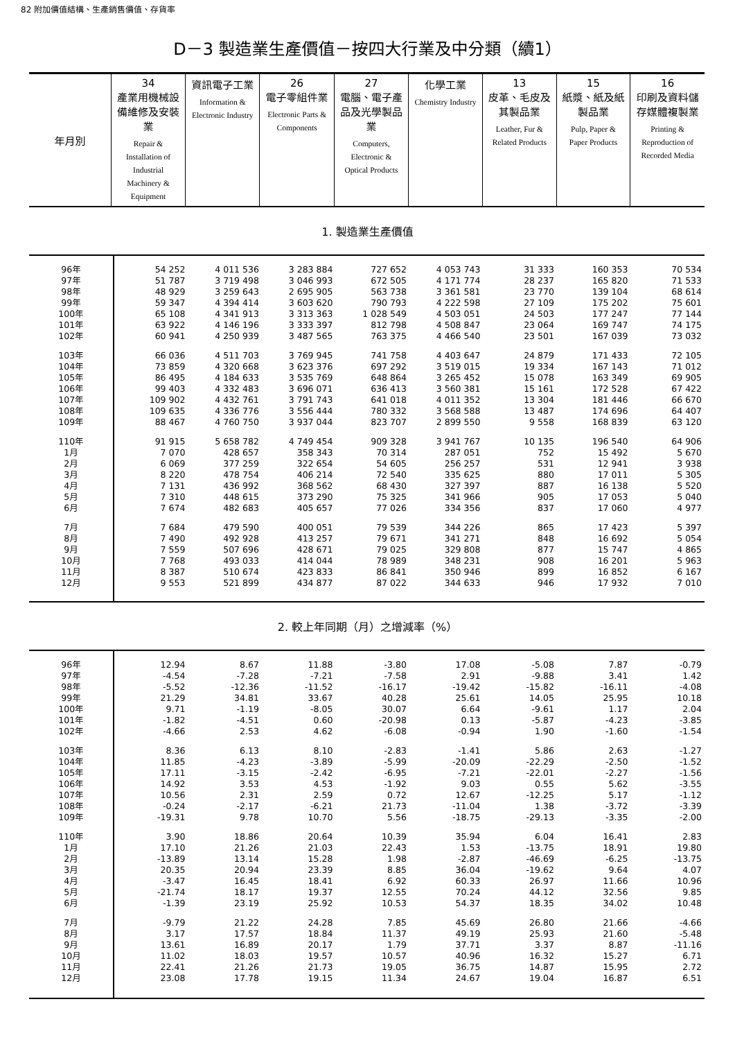82 附加價值結構、生產銷售價值、存貨率
D－3 製造業生產價值－按四大行業及中分類（續1）
| 年月別 | 34 產業用機械設備維修及安裝業 Repair & Installation of Industrial Machinery & Equipment | 資訊電子工業 Information & Electronic Industry | 26 電子零組件業 Electronic Parts & Components | 27 電腦、電子產品及光學製品業 Computers, Electronic & Optical Products | 化學工業 Chemistry Industry | 13 皮革、毛皮及其製品業 Leather, Fur & Related Products | 15 紙漿、紙及紙製品業 Pulp, Paper & Paper Products | 16 印刷及資料儲存媒體複製業 Printing & Reproduction of Recorded Media |
| --- | --- | --- | --- | --- | --- | --- | --- | --- |
1. 製造業生產價值
| 96年 | 54 252 | 4 011 536 | 3 283 884 | 727 652 | 4 053 743 | 31 333 | 160 353 | 70 534 |
| 97年 | 51 787 | 3 719 498 | 3 046 993 | 672 505 | 4 171 774 | 28 237 | 165 820 | 71 533 |
| 98年 | 48 929 | 3 259 643 | 2 695 905 | 563 738 | 3 361 581 | 23 770 | 139 104 | 68 614 |
| 99年 | 59 347 | 4 394 414 | 3 603 620 | 790 793 | 4 222 598 | 27 109 | 175 202 | 75 601 |
| 100年 | 65 108 | 4 341 913 | 3 313 363 | 1 028 549 | 4 503 051 | 24 503 | 177 247 | 77 144 |
| 101年 | 63 922 | 4 146 196 | 3 333 397 | 812 798 | 4 508 847 | 23 064 | 169 747 | 74 175 |
| 102年 | 60 941 | 4 250 939 | 3 487 565 | 763 375 | 4 466 540 | 23 501 | 167 039 | 73 032 |
| 103年 | 66 036 | 4 511 703 | 3 769 945 | 741 758 | 4 403 647 | 24 879 | 171 433 | 72 105 |
| 104年 | 73 859 | 4 320 668 | 3 623 376 | 697 292 | 3 519 015 | 19 334 | 167 143 | 71 012 |
| 105年 | 86 495 | 4 184 633 | 3 535 769 | 648 864 | 3 265 452 | 15 078 | 163 349 | 69 905 |
| 106年 | 99 403 | 4 332 483 | 3 696 071 | 636 413 | 3 560 381 | 15 161 | 172 528 | 67 422 |
| 107年 | 109 902 | 4 432 761 | 3 791 743 | 641 018 | 4 011 352 | 13 304 | 181 446 | 66 670 |
| 108年 | 109 635 | 4 336 776 | 3 556 444 | 780 332 | 3 568 588 | 13 487 | 174 696 | 64 407 |
| 109年 | 88 467 | 4 760 750 | 3 937 044 | 823 707 | 2 899 550 | 9 558 | 168 839 | 63 120 |
| 110年 | 91 915 | 5 658 782 | 4 749 454 | 909 328 | 3 941 767 | 10 135 | 196 540 | 64 906 |
| 1月 | 7 070 | 428 657 | 358 343 | 70 314 | 287 051 | 752 | 15 492 | 5 670 |
| 2月 | 6 069 | 377 259 | 322 654 | 54 605 | 256 257 | 531 | 12 941 | 3 938 |
| 3月 | 8 220 | 478 754 | 406 214 | 72 540 | 335 625 | 880 | 17 011 | 5 305 |
| 4月 | 7 131 | 436 992 | 368 562 | 68 430 | 327 397 | 887 | 16 138 | 5 520 |
| 5月 | 7 310 | 448 615 | 373 290 | 75 325 | 341 966 | 905 | 17 053 | 5 040 |
| 6月 | 7 674 | 482 683 | 405 657 | 77 026 | 334 356 | 837 | 17 060 | 4 977 |
| 7月 | 7 684 | 479 590 | 400 051 | 79 539 | 344 226 | 865 | 17 423 | 5 397 |
| 8月 | 7 490 | 492 928 | 413 257 | 79 671 | 341 271 | 848 | 16 692 | 5 054 |
| 9月 | 7 559 | 507 696 | 428 671 | 79 025 | 329 808 | 877 | 15 747 | 4 865 |
| 10月 | 7 768 | 493 033 | 414 044 | 78 989 | 348 231 | 908 | 16 201 | 5 963 |
| 11月 | 8 387 | 510 674 | 423 833 | 86 841 | 350 946 | 899 | 16 852 | 6 167 |
| 12月 | 9 553 | 521 899 | 434 877 | 87 022 | 344 633 | 946 | 17 932 | 7 010 |
2. 較上年同期（月）之增減率（%）
| 96年 | 12.94 | 8.67 | 11.88 | -3.80 | 17.08 | -5.08 | 7.87 | -0.79 |
| 97年 | -4.54 | -7.28 | -7.21 | -7.58 | 2.91 | -9.88 | 3.41 | 1.42 |
| 98年 | -5.52 | -12.36 | -11.52 | -16.17 | -19.42 | -15.82 | -16.11 | -4.08 |
| 99年 | 21.29 | 34.81 | 33.67 | 40.28 | 25.61 | 14.05 | 25.95 | 10.18 |
| 100年 | 9.71 | -1.19 | -8.05 | 30.07 | 6.64 | -9.61 | 1.17 | 2.04 |
| 101年 | -1.82 | -4.51 | 0.60 | -20.98 | 0.13 | -5.87 | -4.23 | -3.85 |
| 102年 | -4.66 | 2.53 | 4.62 | -6.08 | -0.94 | 1.90 | -1.60 | -1.54 |
| 103年 | 8.36 | 6.13 | 8.10 | -2.83 | -1.41 | 5.86 | 2.63 | -1.27 |
| 104年 | 11.85 | -4.23 | -3.89 | -5.99 | -20.09 | -22.29 | -2.50 | -1.52 |
| 105年 | 17.11 | -3.15 | -2.42 | -6.95 | -7.21 | -22.01 | -2.27 | -1.56 |
| 106年 | 14.92 | 3.53 | 4.53 | -1.92 | 9.03 | 0.55 | 5.62 | -3.55 |
| 107年 | 10.56 | 2.31 | 2.59 | 0.72 | 12.67 | -12.25 | 5.17 | -1.12 |
| 108年 | -0.24 | -2.17 | -6.21 | 21.73 | -11.04 | 1.38 | -3.72 | -3.39 |
| 109年 | -19.31 | 9.78 | 10.70 | 5.56 | -18.75 | -29.13 | -3.35 | -2.00 |
| 110年 | 3.90 | 18.86 | 20.64 | 10.39 | 35.94 | 6.04 | 16.41 | 2.83 |
| 1月 | 17.10 | 21.26 | 21.03 | 22.43 | 1.53 | -13.75 | 18.91 | 19.80 |
| 2月 | -13.89 | 13.14 | 15.28 | 1.98 | -2.87 | -46.69 | -6.25 | -13.75 |
| 3月 | 20.35 | 20.94 | 23.39 | 8.85 | 36.04 | -19.62 | 9.64 | 4.07 |
| 4月 | -3.47 | 16.45 | 18.41 | 6.92 | 60.33 | 26.97 | 11.66 | 10.96 |
| 5月 | -21.74 | 18.17 | 19.37 | 12.55 | 70.24 | 44.12 | 32.56 | 9.85 |
| 6月 | -1.39 | 23.19 | 25.92 | 10.53 | 54.37 | 18.35 | 34.02 | 10.48 |
| 7月 | -9.79 | 21.22 | 24.28 | 7.85 | 45.69 | 26.80 | 21.66 | -4.66 |
| 8月 | 3.17 | 17.57 | 18.84 | 11.37 | 49.19 | 25.93 | 21.60 | -5.48 |
| 9月 | 13.61 | 16.89 | 20.17 | 1.79 | 37.71 | 3.37 | 8.87 | -11.16 |
| 10月 | 11.02 | 18.03 | 19.57 | 10.57 | 40.96 | 16.32 | 15.27 | 6.71 |
| 11月 | 22.41 | 21.26 | 21.73 | 19.05 | 36.75 | 14.87 | 15.95 | 2.72 |
| 12月 | 23.08 | 17.78 | 19.15 | 11.34 | 24.67 | 19.04 | 16.87 | 6.51 |